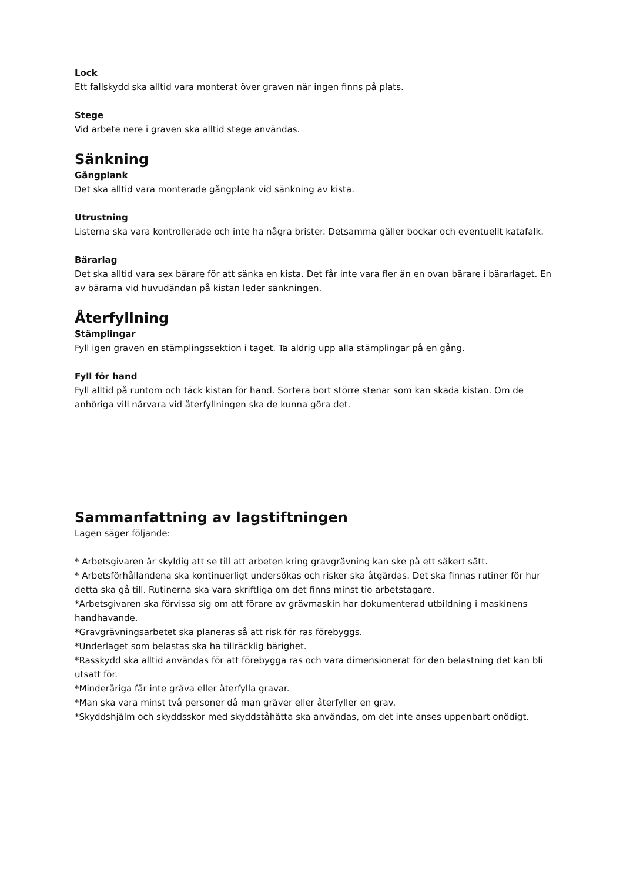Lock
Ett fallskydd ska alltid vara monterat över graven när ingen finns på plats.
Stege
Vid arbete nere i graven ska alltid stege användas.
Sänkning
Gångplank
Det ska alltid vara monterade gångplank vid sänkning av kista.
Utrustning
Listerna ska vara kontrollerade och inte ha några brister. Detsamma gäller bockar och eventuellt katafalk.
Bärarlag
Det ska alltid vara sex bärare för att sänka en kista. Det får inte vara fler än en ovan bärare i bärarlaget. En av bärarna vid huvudändan på kistan leder sänkningen.
Återfyllning
Stämplingar
Fyll igen graven en stämplingssektion i taget. Ta aldrig upp alla stämplingar på en gång.
Fyll för hand
Fyll alltid på runtom och täck kistan för hand. Sortera bort större stenar som kan skada kistan. Om de anhöriga vill närvara vid återfyllningen ska de kunna göra det.
Sammanfattning av lagstiftningen
Lagen säger följande:
* Arbetsgivaren är skyldig att se till att arbeten kring gravgrävning kan ske på ett säkert sätt.
* Arbetsförhållandena ska kontinuerligt undersökas och risker ska åtgärdas. Det ska finnas rutiner för hur detta ska gå till. Rutinerna ska vara skriftliga om det finns minst tio arbetstagare.
*Arbetsgivaren ska förvissa sig om att förare av grävmaskin har dokumenterad utbildning i maskinens handhavande.
*Gravgrävningsarbetet ska planeras så att risk för ras förebyggs.
*Underlaget som belastas ska ha tillräcklig bärighet.
*Rasskydd ska alltid användas för att förebygga ras och vara dimensionerat för den belastning det kan bli utsatt för.
*Minderåriga får inte gräva eller återfylla gravar.
*Man ska vara minst två personer då man gräver eller återfyller en grav.
*Skyddshjälm och skyddsskor med skyddståhätta ska användas, om det inte anses uppenbart onödigt.